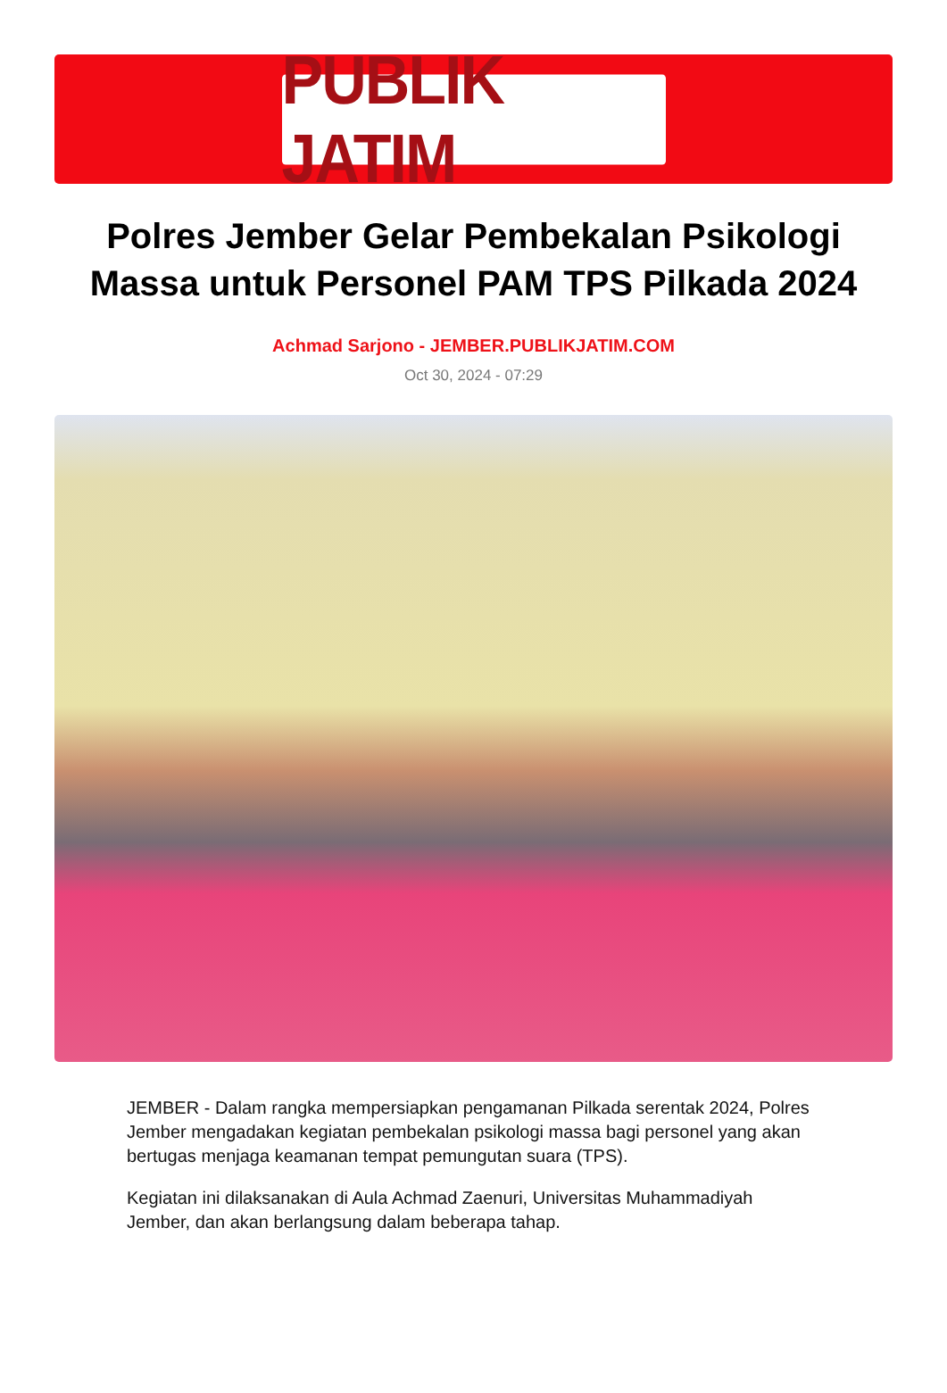PUBLIK JATIM
Polres Jember Gelar Pembekalan Psikologi Massa untuk Personel PAM TPS Pilkada 2024
Achmad Sarjono - JEMBER.PUBLIKJATIM.COM
Oct 30, 2024 - 07:29
JEMBER - Dalam rangka mempersiapkan pengamanan Pilkada serentak 2024, Polres Jember mengadakan kegiatan pembekalan psikologi massa bagi personel yang akan bertugas menjaga keamanan tempat pemungutan suara (TPS).
Kegiatan ini dilaksanakan di Aula Achmad Zaenuri, Universitas Muhammadiyah Jember, dan akan berlangsung dalam beberapa tahap.